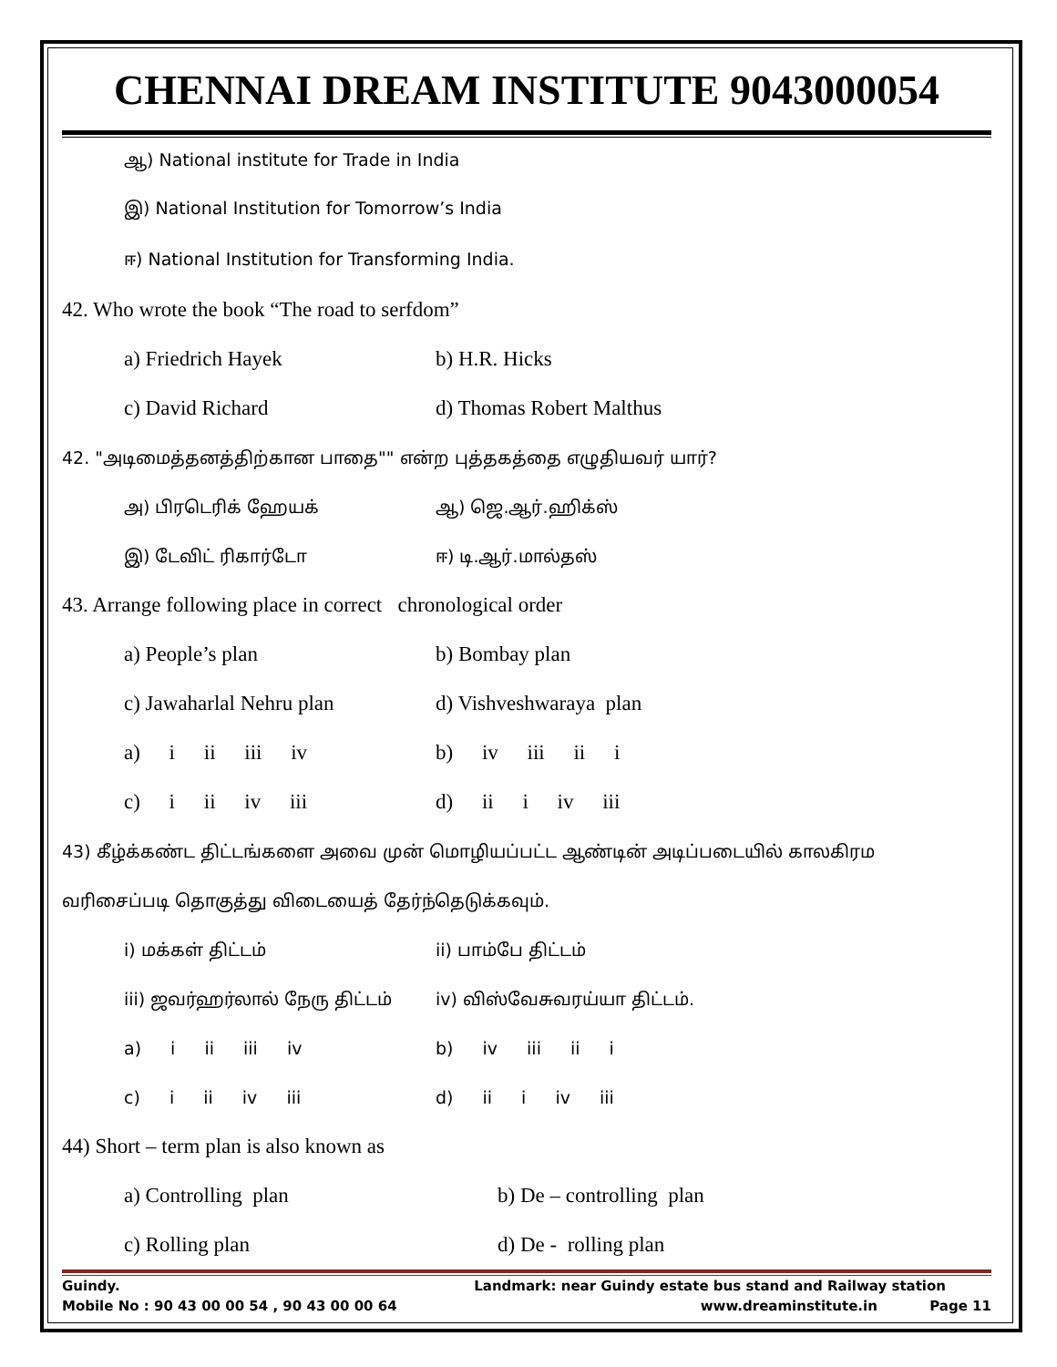CHENNAI DREAM INSTITUTE 9043000054
ஆ) National institute for Trade in India
இ) National Institution for Tomorrow’s India
ஈ) National Institution for Transforming India.
42. Who wrote the book “The road to serfdom”
a) Friedrich Hayek b) H.R. Hicks
c) David Richard d) Thomas Robert Malthus
42. "அடிமைத்தனத்திற்கான பாதை"" என்ற புத்தகத்தை எழுதியவர் யார்?
அ) பிரடெரிக் ஹேயக் ஆ) ஜெ.ஆர்.ஹிக்ஸ்
இ) டேவிட் ரிகார்டோ ஈ) டி.ஆர்.மால்தஸ்
43. Arrange following place in correct chronological order
a) People’s plan b) Bombay plan
c) Jawaharlal Nehru plan d) Vishveshwaraya plan
a) i ii iii iv b) iv iii ii i
c) i ii iv iii d) ii i iv iii
43) கீழ்க்கண்ட திட்டங்களை அவை முன் மொழியப்பட்ட ஆண்டின் அடிப்படையில் காலகிரம
வரிசைப்படி தொகுத்து விடையைத் தேர்ந்தெடுக்கவும்.
i) மக்கள் திட்டம் ii) பாம்பே திட்டம்
iii) ஜவர்ஹர்லால் நேரு திட்டம் iv) விஸ்வேசுவரய்யா திட்டம்.
a) i ii iii iv b) iv iii ii i
c) i ii iv iii d) ii i iv iii
44) Short – term plan is also known as
a) Controlling plan b) De – controlling plan
c) Rolling plan d) De - rolling plan
Guindy. Landmark: near Guindy estate bus stand and Railway station
Mobile No : 90 43 00 00 54 , 90 43 00 00 64 www.dreaminstitute.in Page 11